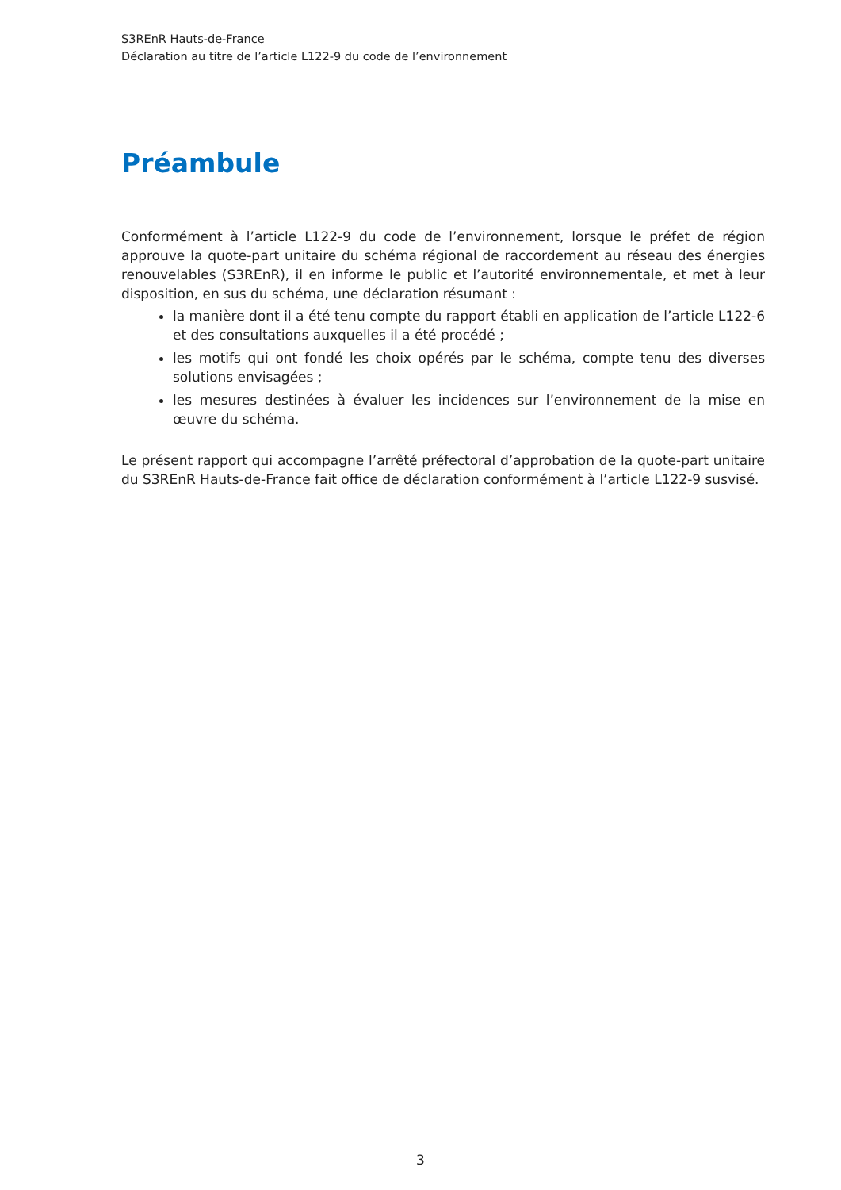S3REnR Hauts-de-France
Déclaration au titre de l’article L122-9 du code de l’environnement
Préambule
Conformément à l’article L122-9 du code de l’environnement, lorsque le préfet de région approuve la quote-part unitaire du schéma régional de raccordement au réseau des énergies renouvelables (S3REnR), il en informe le public et l’autorité environnementale, et met à leur disposition, en sus du schéma, une déclaration résumant :
la manière dont il a été tenu compte du rapport établi en application de l’article L122-6 et des consultations auxquelles il a été procédé ;
les motifs qui ont fondé les choix opérés par le schéma, compte tenu des diverses solutions envisagées ;
les mesures destinées à évaluer les incidences sur l’environnement de la mise en œuvre du schéma.
Le présent rapport qui accompagne l’arrêté préfectoral d’approbation de la quote-part unitaire du S3REnR Hauts-de-France fait office de déclaration conformément à l’article L122-9 susvisé.
3